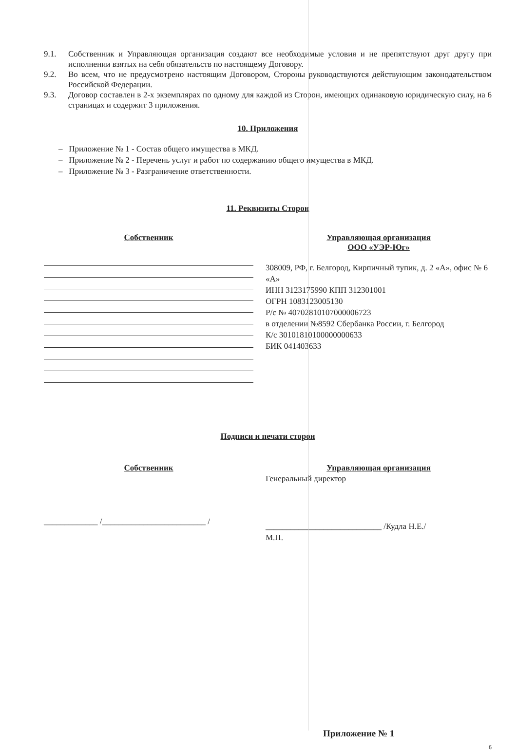9.1. Собственник и Управляющая организация создают все необходимые условия и не препятствуют друг другу при исполнении взятых на себя обязательств по настоящему Договору.
9.2. Во всем, что не предусмотрено настоящим Договором, Стороны руководствуются действующим законодательством Российской Федерации.
9.3. Договор составлен в 2-х экземплярах по одному для каждой из Сторон, имеющих одинаковую юридическую силу, на 6 страницах и содержит 3 приложения.
10. Приложения
– Приложение № 1 - Состав общего имущества в МКД.
– Приложение № 2 - Перечень услуг и работ по содержанию общего имущества в МКД.
– Приложение № 3 - Разграничение ответственности.
11. Реквизиты Сторон
Собственник Управляющая организация
ООО «УЭР-Юг»
308009, РФ, г. Белгород, Кирпичный тупик, д. 2 «А», офис № 6 «А»
ИНН 3123175990 КПП 312301001
ОГРН 1083123005130
Р/с № 40702810107000006723
в отделении №8592 Сбербанка России, г. Белгород
К/с 30101810100000000633
БИК 041403633
Подписи и печати сторон
Собственник
_____________ /_________________________ /
Управляющая организация
Генеральный директор
____________________________ /Кудла Н.Е./
М.П.
Приложение № 1
6